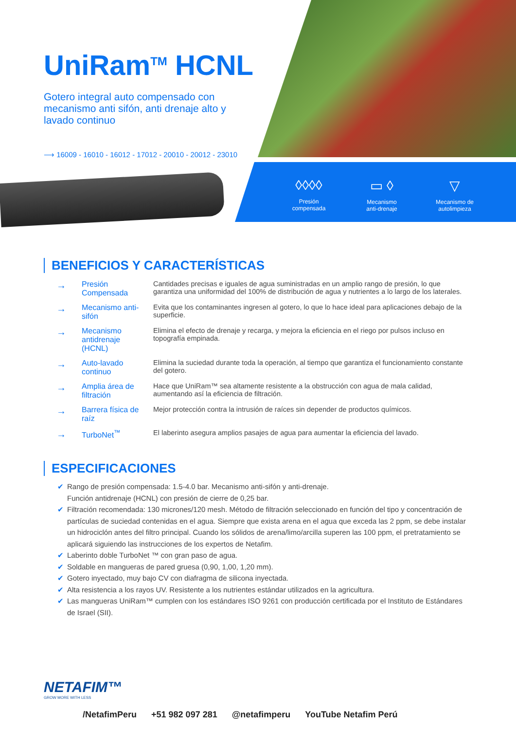UniRam<sup>TM</sup> HCNL
Gotero integral auto compensado con mecanismo anti sifón, anti drenaje alto y lavado continuo
⟶ 16009 - 16010 - 16012 - 17012 - 20010 - 20012 - 23010
◊◊◊◊
Presión
compensada
▭ ◊
Mecanismo
anti-drenaje
▽
Mecanismo de
autolimpieza
BENEFICIOS Y CARACTERÍSTICAS
| → | Presión Compensada | Cantidades precisas e iguales de agua suministradas en un amplio rango de presión, lo que garantiza una uniformidad del 100% de distribución de agua y nutrientes a lo largo de los laterales. |
| → | Mecanismo anti-sifón | Evita que los contaminantes ingresen al gotero, lo que lo hace ideal para aplicaciones debajo de la superficie. |
| → | Mecanismo antidrenaje (HCNL) | Elimina el efecto de drenaje y recarga, y mejora la eficiencia en el riego por pulsos incluso en topografía empinada. |
| → | Auto-lavado continuo | Elimina la suciedad durante toda la operación, al tiempo que garantiza el funcionamiento constante del gotero. |
| → | Amplia área de filtración | Hace que UniRam™ sea altamente resistente a la obstrucción con agua de mala calidad, aumentando así la eficiencia de filtración. |
| → | Barrera física de raíz | Mejor protección contra la intrusión de raíces sin depender de productos químicos. |
| → | TurboNet<sup>™</sup> | El laberinto asegura amplios pasajes de agua para aumentar la eficiencia del lavado. |
ESPECIFICACIONES
✔ Rango de presión compensada: 1.5-4.0 bar. Mecanismo anti-sifón y anti-drenaje.
Función antidrenaje (HCNL) con presión de cierre de 0,25 bar.
✔ Filtración recomendada: 130 micrones/120 mesh. Método de filtración seleccionado en función del tipo y concentración de partículas de suciedad contenidas en el agua. Siempre que exista arena en el agua que exceda las 2 ppm, se debe instalar un hidrociclón antes del filtro principal. Cuando los sólidos de arena/limo/arcilla superen las 100 ppm, el pretratamiento se aplicará siguiendo las instrucciones de los expertos de Netafim.
✔ Laberinto doble TurboNet ™ con gran paso de agua.
✔ Soldable en mangueras de pared gruesa (0,90, 1,00, 1,20 mm).
✔ Gotero inyectado, muy bajo CV con diafragma de silicona inyectada.
✔ Alta resistencia a los rayos UV. Resistente a los nutrientes estándar utilizados en la agricultura.
✔ Las mangueras UniRam™ cumplen con los estándares ISO 9261 con producción certificada por el Instituto de Estándares de Israel (SII).
NETAFIM™
GROW MORE WITH LESS
/NetafimPeru +51 982 097 281 @netafimperu YouTube Netafim Perú